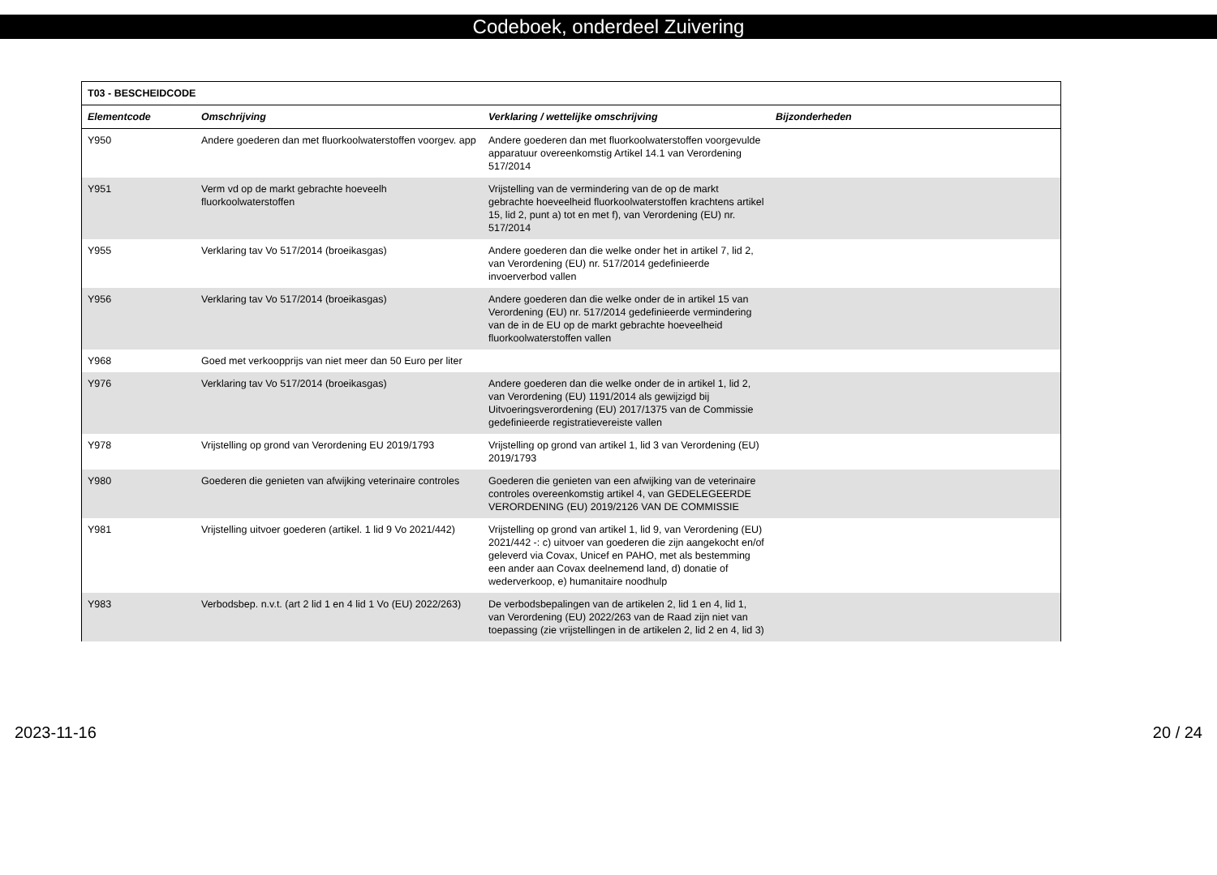Codeboek, onderdeel Zuivering
| T03 - BESCHEIDCODE | | | |
| --- | --- | --- | --- |
| Elementcode | Omschrijving | Verklaring / wettelijke omschrijving | Bijzonderheden |
| Y950 | Andere goederen dan met fluorkoolwaterstoffen voorgev. app | Andere goederen dan met fluorkoolwaterstoffen voorgevulde apparatuur overeenkomstig Artikel 14.1 van Verordening 517/2014 | |
| Y951 | Verm vd op de markt gebrachte hoeveelh fluorkoolwaterstoffen | Vrijstelling van de vermindering van de op de markt gebrachte hoeveelheid fluorkoolwaterstoffen krachtens artikel 15, lid 2, punt a) tot en met f), van Verordening (EU) nr. 517/2014 | |
| Y955 | Verklaring tav Vo 517/2014 (broeikasgas) | Andere goederen dan die welke onder het in artikel 7, lid 2, van Verordening (EU) nr. 517/2014 gedefinieerde invoerverbod vallen | |
| Y956 | Verklaring tav Vo 517/2014 (broeikasgas) | Andere goederen dan die welke onder de in artikel 15 van Verordening (EU) nr. 517/2014 gedefinieerde vermindering van de in de EU op de markt gebrachte hoeveelheid fluorkoolwaterstoffen vallen | |
| Y968 | Goed met verkoopprijs van niet meer dan 50 Euro per liter | | |
| Y976 | Verklaring tav Vo 517/2014 (broeikasgas) | Andere goederen dan die welke onder de in artikel 1, lid 2, van Verordening (EU) 1191/2014 als gewijzigd bij Uitvoeringsverordening (EU) 2017/1375 van de Commissie gedefinieerde registratievereiste vallen | |
| Y978 | Vrijstelling op grond van Verordening EU 2019/1793 | Vrijstelling op grond van artikel 1, lid 3 van Verordening (EU) 2019/1793 | |
| Y980 | Goederen die genieten van afwijking veterinaire controles | Goederen die genieten van een afwijking van de veterinaire controles overeenkomstig artikel 4, van GEDELEGEERDE VERORDENING (EU) 2019/2126 VAN DE COMMISSIE | |
| Y981 | Vrijstelling uitvoer goederen (artikel. 1 lid 9 Vo 2021/442) | Vrijstelling op grond van artikel 1, lid 9, van Verordening (EU) 2021/442 -: c) uitvoer van goederen die zijn aangekocht en/of geleverd via Covax, Unicef en PAHO, met als bestemming een ander aan Covax deelnemend land, d) donatie of wederverkoop, e) humanitaire noodhulp | |
| Y983 | Verbodsbep. n.v.t. (art 2 lid 1 en 4 lid 1 Vo (EU) 2022/263) | De verbodsbepalingen van de artikelen 2, lid 1 en 4, lid 1, van Verordening (EU) 2022/263 van de Raad zijn niet van toepassing (zie vrijstellingen in de artikelen 2, lid 2 en 4, lid 3) | |
2023-11-16 20 / 24